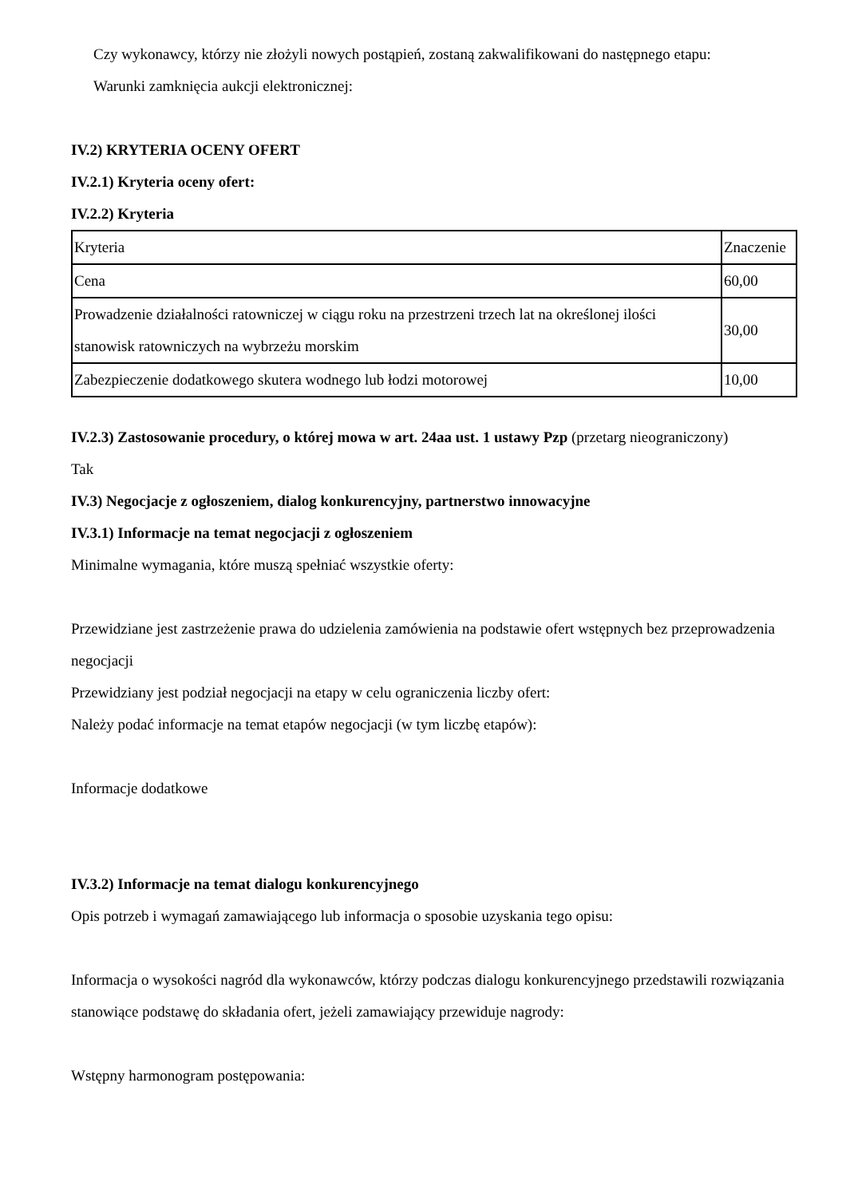Czy wykonawcy, którzy nie złożyli nowych postąpień, zostaną zakwalifikowani do następnego etapu:
Warunki zamknięcia aukcji elektronicznej:
IV.2) KRYTERIA OCENY OFERT
IV.2.1) Kryteria oceny ofert:
IV.2.2) Kryteria
| Kryteria | Znaczenie |
| Cena | 60,00 |
| Prowadzenie działalności ratowniczej w ciągu roku na przestrzeni trzech lat na określonej ilości stanowisk ratowniczych na wybrzeżu morskim | 30,00 |
| Zabezpieczenie dodatkowego skutera wodnego lub łodzi motorowej | 10,00 |
IV.2.3) Zastosowanie procedury, o której mowa w art. 24aa ust. 1 ustawy Pzp (przetarg nieograniczony)
Tak
IV.3) Negocjacje z ogłoszeniem, dialog konkurencyjny, partnerstwo innowacyjne
IV.3.1) Informacje na temat negocjacji z ogłoszeniem
Minimalne wymagania, które muszą spełniać wszystkie oferty:
Przewidziane jest zastrzeżenie prawa do udzielenia zamówienia na podstawie ofert wstępnych bez przeprowadzenia negocjacji
Przewidziany jest podział negocjacji na etapy w celu ograniczenia liczby ofert:
Należy podać informacje na temat etapów negocjacji (w tym liczbę etapów):
Informacje dodatkowe
IV.3.2) Informacje na temat dialogu konkurencyjnego
Opis potrzeb i wymagań zamawiającego lub informacja o sposobie uzyskania tego opisu:
Informacja o wysokości nagród dla wykonawców, którzy podczas dialogu konkurencyjnego przedstawili rozwiązania stanowiące podstawę do składania ofert, jeżeli zamawiający przewiduje nagrody:
Wstępny harmonogram postępowania: